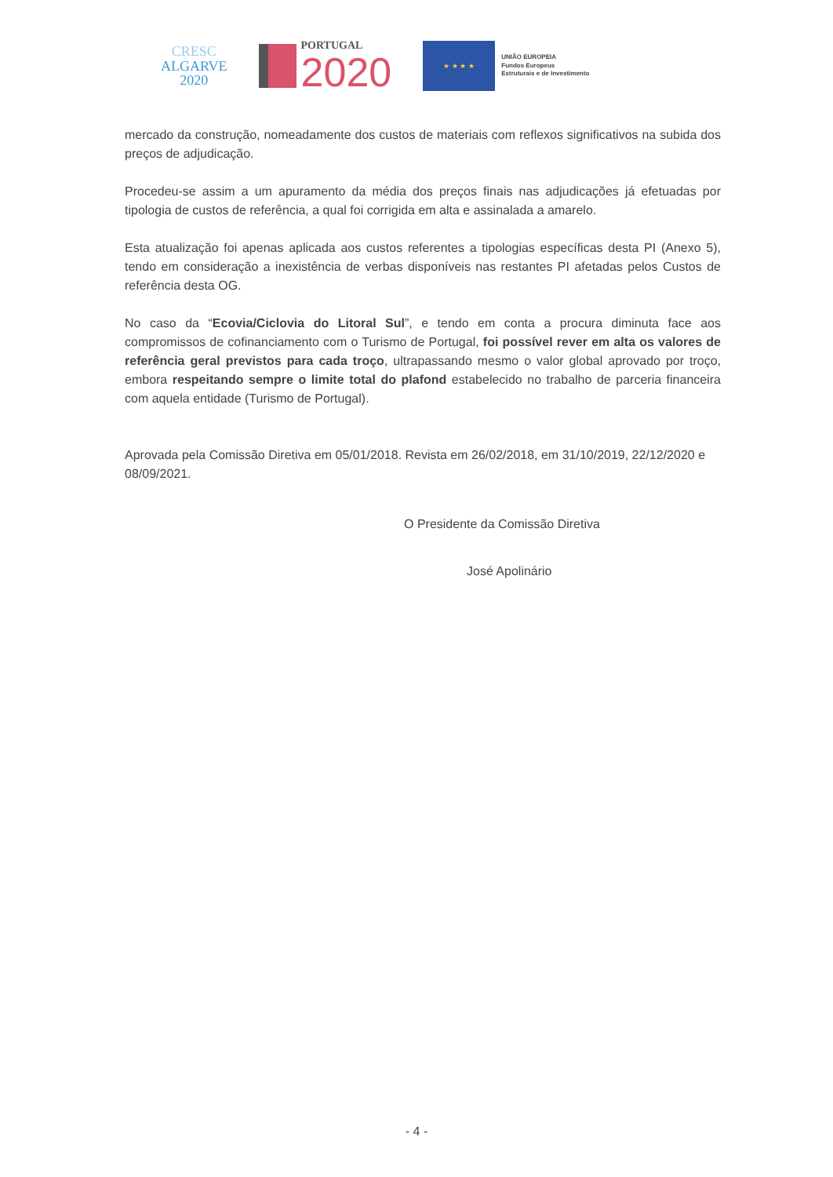CRESC
ALGARVE
2020
PORTUGAL
2020
★ ★ ★ ★
UNIÃO EUROPEIA
Fundos Europeus
Estruturais e de Investimento
mercado da construção, nomeadamente dos custos de materiais com reflexos significativos na subida dos preços de adjudicação.
Procedeu-se assim a um apuramento da média dos preços finais nas adjudicações já efetuadas por tipologia de custos de referência, a qual foi corrigida em alta e assinalada a amarelo.
Esta atualização foi apenas aplicada aos custos referentes a tipologias específicas desta PI (Anexo 5), tendo em consideração a inexistência de verbas disponíveis nas restantes PI afetadas pelos Custos de referência desta OG.
No caso da “Ecovia/Ciclovia do Litoral Sul”, e tendo em conta a procura diminuta face aos compromissos de cofinanciamento com o Turismo de Portugal, foi possível rever em alta os valores de referência geral previstos para cada troço, ultrapassando mesmo o valor global aprovado por troço, embora respeitando sempre o limite total do plafond estabelecido no trabalho de parceria financeira com aquela entidade (Turismo de Portugal).
Aprovada pela Comissão Diretiva em 05/01/2018. Revista em 26/02/2018, em 31/10/2019, 22/12/2020 e 08/09/2021.
O Presidente da Comissão Diretiva
José Apolinário
- 4 -